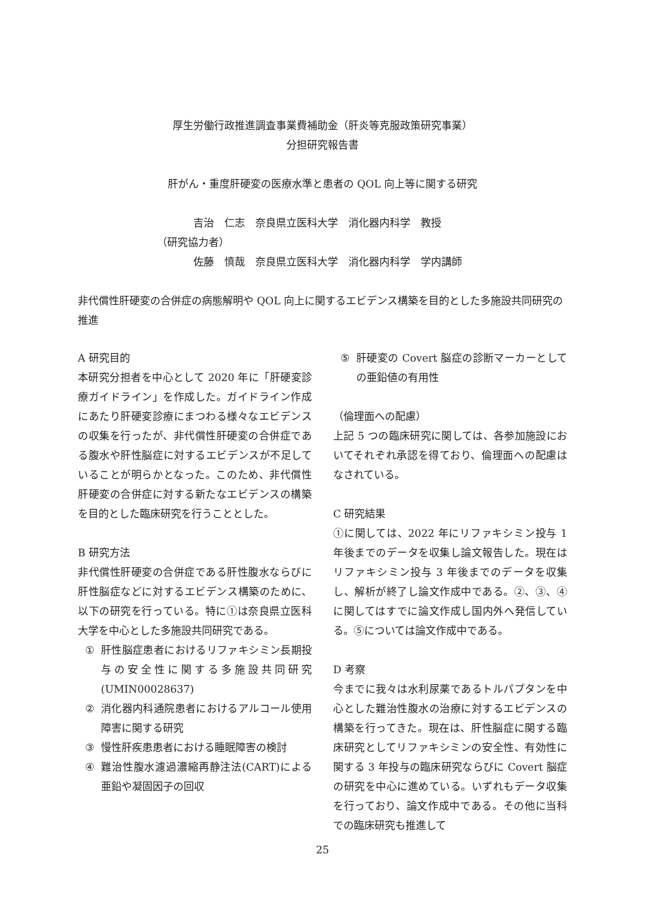厚生労働行政推進調査事業費補助金（肝炎等克服政策研究事業）
分担研究報告書
肝がん・重度肝硬変の医療水準と患者の QOL 向上等に関する研究
吉治　仁志　奈良県立医科大学　消化器内科学　教授
（研究協力者）
佐藤　慎哉　奈良県立医科大学　消化器内科学　学内講師
非代償性肝硬変の合併症の病態解明や QOL 向上に関するエビデンス構築を目的とした多施設共同研究の推進
A 研究目的
本研究分担者を中心として 2020 年に「肝硬変診療ガイドライン」を作成した。ガイドライン作成にあたり肝硬変診療にまつわる様々なエビデンスの収集を行ったが、非代償性肝硬変の合併症である腹水や肝性脳症に対するエビデンスが不足していることが明らかとなった。このため、非代償性肝硬変の合併症に対する新たなエビデンスの構築を目的とした臨床研究を行うこととした。
B 研究方法
非代償性肝硬変の合併症である肝性腹水ならびに肝性脳症などに対するエビデンス構築のために、以下の研究を行っている。特に①は奈良県立医科大学を中心とした多施設共同研究である。
① 肝性脳症患者におけるリファキシミン長期投与の安全性に関する多施設共同研究(UMIN00028637)
② 消化器内科通院患者におけるアルコール使用障害に関する研究
③ 慢性肝疾患患者における睡眠障害の検討
④ 難治性腹水濾過濃縮再静注法(CART)による亜鉛や凝固因子の回収
⑤ 肝硬変の Covert 脳症の診断マーカーとしての亜鉛値の有用性
（倫理面への配慮）
上記 5 つの臨床研究に関しては、各参加施設においてそれぞれ承認を得ており、倫理面への配慮はなされている。
C 研究結果
①に関しては、2022 年にリファキシミン投与 1 年後までのデータを収集し論文報告した。現在はリファキシミン投与 3 年後までのデータを収集し、解析が終了し論文作成中である。②、③、④に関してはすでに論文作成し国内外へ発信している。⑤については論文作成中である。
D 考察
今までに我々は水利尿薬であるトルパプタンを中心とした難治性腹水の治療に対するエビデンスの構築を行ってきた。現在は、肝性脳症に関する臨床研究としてリファキシミンの安全性、有効性に関する 3 年投与の臨床研究ならびに Covert 脳症の研究を中心に進めている。いずれもデータ収集を行っており、論文作成中である。その他に当科での臨床研究も推進して
25